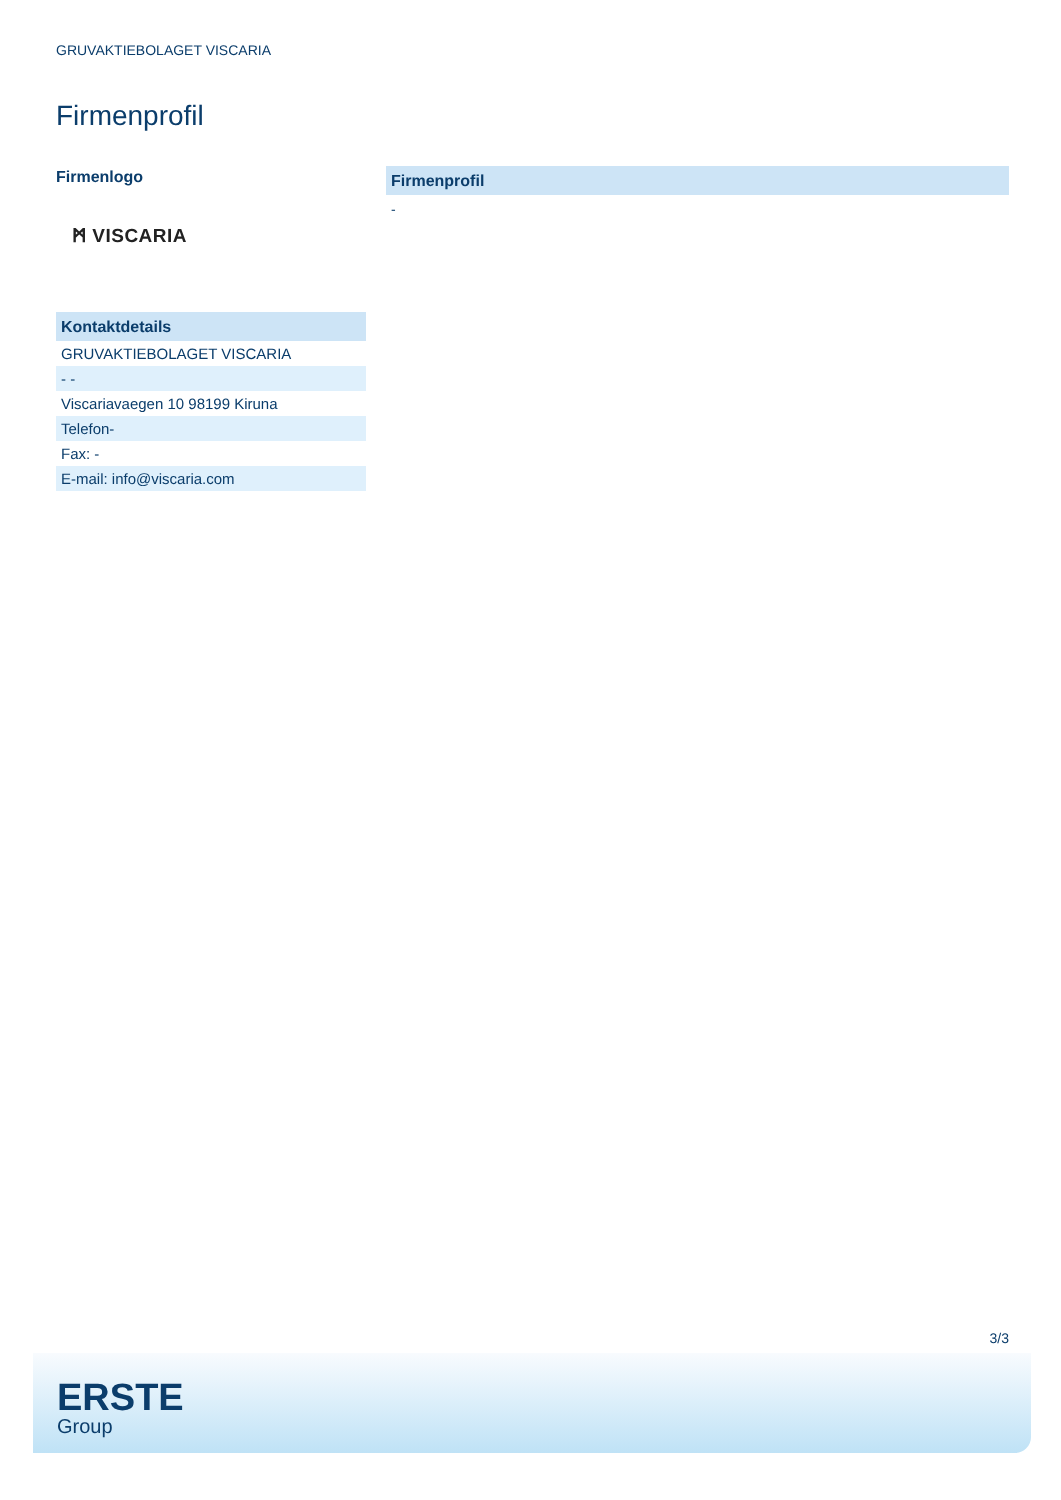GRUVAKTIEBOLAGET VISCARIA
Firmenprofil
Firmenlogo
ᛗ VISCARIA
| Kontaktdetails |
| --- |
| GRUVAKTIEBOLAGET VISCARIA |
| - - |
| Viscariavaegen 10 98199 Kiruna |
| Telefon- |
| Fax: - |
| E-mail: info@viscaria.com |
Firmenprofil
-
3/3
ERSTE
Group